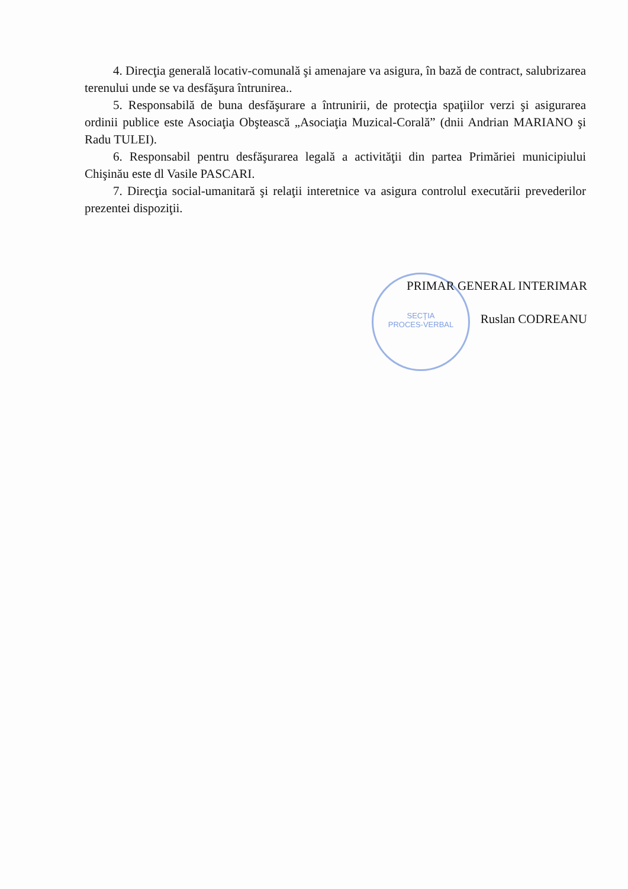4. Direcţia generală locativ-comunală şi amenajare va asigura, în bază de contract, salubrizarea terenului unde se va desfăşura întrunirea..
5. Responsabilă de buna desfăşurare a întrunirii, de protecţia spaţiilor verzi şi asigurarea ordinii publice este Asociaţia Obştească „Asociaţia Muzical-Corală” (dnii Andrian MARIANO şi Radu TULEI).
6. Responsabil pentru desfăşurarea legală a activităţii din partea Primăriei municipiului Chişinău este dl Vasile PASCARI.
7. Direcţia social-umanitară şi relaţii interetnice va asigura controlul executării prevederilor prezentei dispoziţii.
SECŢIA
PROCES-VERBAL
PRIMAR GENERAL INTERIMAR
Ruslan CODREANU